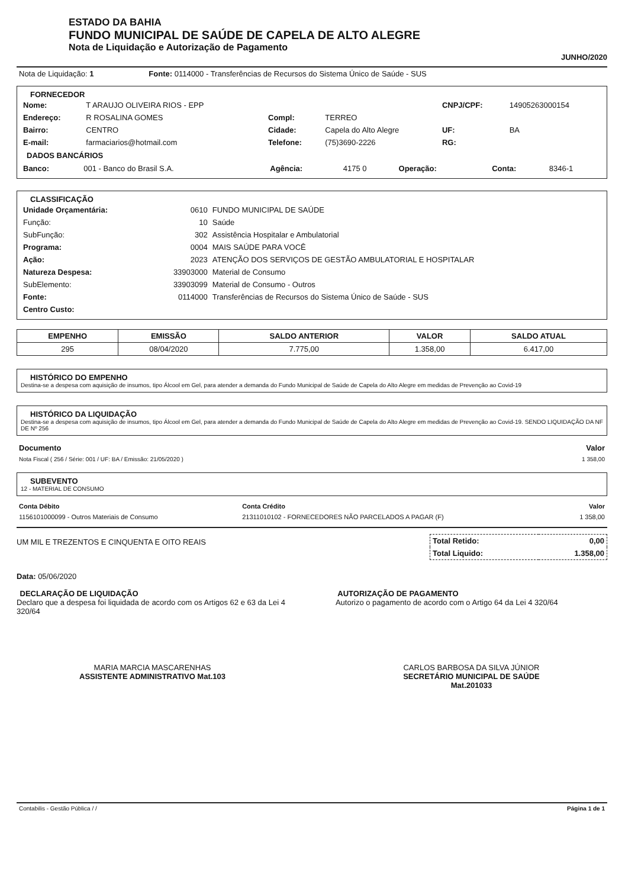ESTADO DA BAHIA
FUNDO MUNICIPAL DE SAÚDE DE CAPELA DE ALTO ALEGRE
Nota de Liquidação e Autorização de Pagamento
JUNHO/2020
| Nota de Liquidação: 1 | Fonte: 0114000 - Transferências de Recursos do Sistema Único de Saúde - SUS |
FORNECEDOR
| Nome: | T ARAUJO OLIVEIRA RIOS - EPP | | | CNPJ/CPF: | 14905263000154 |
| Endereço: | R ROSALINA GOMES | Compl: | TERREO | | |
| Bairro: | CENTRO | Cidade: | Capela do Alto Alegre | UF: | BA |
| E-mail: | farmaciarios@hotmail.com | Telefone: | (75)3690-2226 | RG: | |
DADOS BANCÁRIOS
| Banco: | 001 - Banco do Brasil S.A. | Agência: | 4175 0 | Operação: | | Conta: | 8346-1 |
CLASSIFICAÇÃO
| Unidade Orçamentária: | 0610 | FUNDO MUNICIPAL DE SAÚDE |
| Função: | 10 | Saúde |
| SubFunção: | 302 | Assistência Hospitalar e Ambulatorial |
| Programa: | 0004 | MAIS SAÚDE PARA VOCÊ |
| Ação: | 2023 | ATENÇÃO DOS SERVIÇOS DE GESTÃO AMBULATORIAL E HOSPITALAR |
| Natureza Despesa: | 33903000 | Material de Consumo |
| SubElemento: | 33903099 | Material de Consumo - Outros |
| Fonte: | 0114000 | Transferências de Recursos do Sistema Único de Saúde - SUS |
| Centro Custo: | | |
| EMPENHO | EMISSÃO | SALDO ANTERIOR | VALOR | SALDO ATUAL |
| --- | --- | --- | --- | --- |
| 295 | 08/04/2020 | 7.775,00 | 1.358,00 | 6.417,00 |
HISTÓRICO DO EMPENHO
Destina-se a despesa com aquisição de insumos, tipo Álcool em Gel, para atender a demanda do Fundo Municipal de Saúde de Capela do Alto Alegre em medidas de Prevenção ao Covid-19
HISTÓRICO DA LIQUIDAÇÃO
Destina-se a despesa com aquisição de insumos, tipo Álcool em Gel, para atender a demanda do Fundo Municipal de Saúde de Capela do Alto Alegre em medidas de Prevenção ao Covid-19. SENDO LIQUIDAÇÃO DA NF DE Nº 256
| Documento | Valor |
| --- | --- |
| Nota Fiscal ( 256 / Série: 001 / UF: BA / Emissão: 21/05/2020 ) | 1 358,00 |
SUBEVENTO
12 - MATERIAL DE CONSUMO
| Conta Débito | Conta Crédito | Valor |
| --- | --- | --- |
| 1156101000099 - Outros Materiais de Consumo | 21311010102 - FORNECEDORES NÃO PARCELADOS A PAGAR (F) | 1 358,00 |
| Total Retido: | 0,00 |
| Total Liquido: | 1.358,00 |
UM MIL E TREZENTOS E CINQUENTA E OITO REAIS
Data: 05/06/2020
DECLARAÇÃO DE LIQUIDAÇÃO
Declaro que a despesa foi liquidada de acordo com os Artigos 62 e 63 da Lei 4 320/64
AUTORIZAÇÃO DE PAGAMENTO
Autorizo o pagamento de acordo com o Artigo 64 da Lei 4 320/64
MARIA MARCIA MASCARENHAS
ASSISTENTE ADMINISTRATIVO Mat.103
CARLOS BARBOSA DA SILVA JÚNIOR
SECRETÁRIO MUNICIPAL DE SAÚDE
Mat.201033
| Contabilis - Gestão Pública / / | Página 1 de 1 |